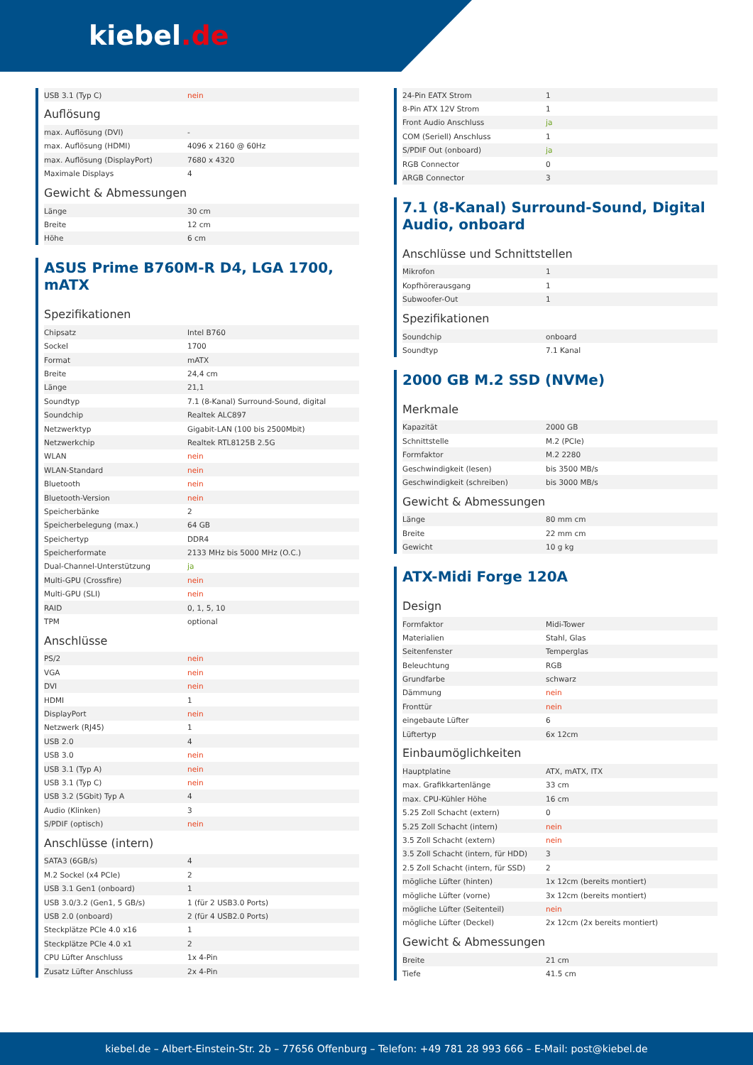kiebel.de
| USB 3.1 (Typ C) | nein |
Auflösung
| max. Auflösung (DVI) | - |
| max. Auflösung (HDMI) | 4096 x 2160 @ 60Hz |
| max. Auflösung (DisplayPort) | 7680 x 4320 |
| Maximale Displays | 4 |
Gewicht & Abmessungen
| Länge | 30 cm |
| Breite | 12 cm |
| Höhe | 6 cm |
ASUS Prime B760M-R D4, LGA 1700, mATX
Spezifikationen
| Chipsatz | Intel B760 |
| Sockel | 1700 |
| Format | mATX |
| Breite | 24,4 cm |
| Länge | 21,1 |
| Soundtyp | 7.1 (8-Kanal) Surround-Sound, digital |
| Soundchip | Realtek ALC897 |
| Netzwerktyp | Gigabit-LAN (100 bis 2500Mbit) |
| Netzwerkchip | Realtek RTL8125B 2.5G |
| WLAN | nein |
| WLAN-Standard | nein |
| Bluetooth | nein |
| Bluetooth-Version | nein |
| Speicherbänke | 2 |
| Speicherbelegung (max.) | 64 GB |
| Speichertyp | DDR4 |
| Speicherformate | 2133 MHz bis 5000 MHz (O.C.) |
| Dual-Channel-Unterstützung | ja |
| Multi-GPU (Crossfire) | nein |
| Multi-GPU (SLI) | nein |
| RAID | 0, 1, 5, 10 |
| TPM | optional |
Anschlüsse
| PS/2 | nein |
| VGA | nein |
| DVI | nein |
| HDMI | 1 |
| DisplayPort | nein |
| Netzwerk (RJ45) | 1 |
| USB 2.0 | 4 |
| USB 3.0 | nein |
| USB 3.1 (Typ A) | nein |
| USB 3.1 (Typ C) | nein |
| USB 3.2 (5Gbit) Typ A | 4 |
| Audio (Klinken) | 3 |
| S/PDIF (optisch) | nein |
Anschlüsse (intern)
| SATA3 (6GB/s) | 4 |
| M.2 Sockel (x4 PCIe) | 2 |
| USB 3.1 Gen1 (onboard) | 1 |
| USB 3.0/3.2 (Gen1, 5 GB/s) | 1 (für 2 USB3.0 Ports) |
| USB 2.0 (onboard) | 2 (für 4 USB2.0 Ports) |
| Steckplätze PCIe 4.0 x16 | 1 |
| Steckplätze PCIe 4.0 x1 | 2 |
| CPU Lüfter Anschluss | 1x 4-Pin |
| Zusatz Lüfter Anschluss | 2x 4-Pin |
| 24-Pin EATX Strom | 1 |
| 8-Pin ATX 12V Strom | 1 |
| Front Audio Anschluss | ja |
| COM (Seriell) Anschluss | 1 |
| S/PDIF Out (onboard) | ja |
| RGB Connector | 0 |
| ARGB Connector | 3 |
7.1 (8-Kanal) Surround-Sound, Digital Audio, onboard
Anschlüsse und Schnittstellen
| Mikrofon | 1 |
| Kopfhörerausgang | 1 |
| Subwoofer-Out | 1 |
Spezifikationen
| Soundchip | onboard |
| Soundtyp | 7.1 Kanal |
2000 GB M.2 SSD (NVMe)
Merkmale
| Kapazität | 2000 GB |
| Schnittstelle | M.2 (PCIe) |
| Formfaktor | M.2 2280 |
| Geschwindigkeit (lesen) | bis 3500 MB/s |
| Geschwindigkeit (schreiben) | bis 3000 MB/s |
Gewicht & Abmessungen
| Länge | 80 mm cm |
| Breite | 22 mm cm |
| Gewicht | 10 g kg |
ATX-Midi Forge 120A
Design
| Formfaktor | Midi-Tower |
| Materialien | Stahl, Glas |
| Seitenfenster | Temperglas |
| Beleuchtung | RGB |
| Grundfarbe | schwarz |
| Dämmung | nein |
| Fronttür | nein |
| eingebaute Lüfter | 6 |
| Lüftertyp | 6x 12cm |
Einbaumöglichkeiten
| Hauptplatine | ATX, mATX, ITX |
| max. Grafikkartenlänge | 33 cm |
| max. CPU-Kühler Höhe | 16 cm |
| 5.25 Zoll Schacht (extern) | 0 |
| 5.25 Zoll Schacht (intern) | nein |
| 3.5 Zoll Schacht (extern) | nein |
| 3.5 Zoll Schacht (intern, für HDD) | 3 |
| 2.5 Zoll Schacht (intern, für SSD) | 2 |
| mögliche Lüfter (hinten) | 1x 12cm (bereits montiert) |
| mögliche Lüfter (vorne) | 3x 12cm (bereits montiert) |
| mögliche Lüfter (Seitenteil) | nein |
| mögliche Lüfter (Deckel) | 2x 12cm (2x bereits montiert) |
Gewicht & Abmessungen
| Breite | 21 cm |
| Tiefe | 41.5 cm |
kiebel.de – Albert-Einstein-Str. 2b – 77656 Offenburg – Telefon: +49 781 28 993 666 – E-Mail: post@kiebel.de